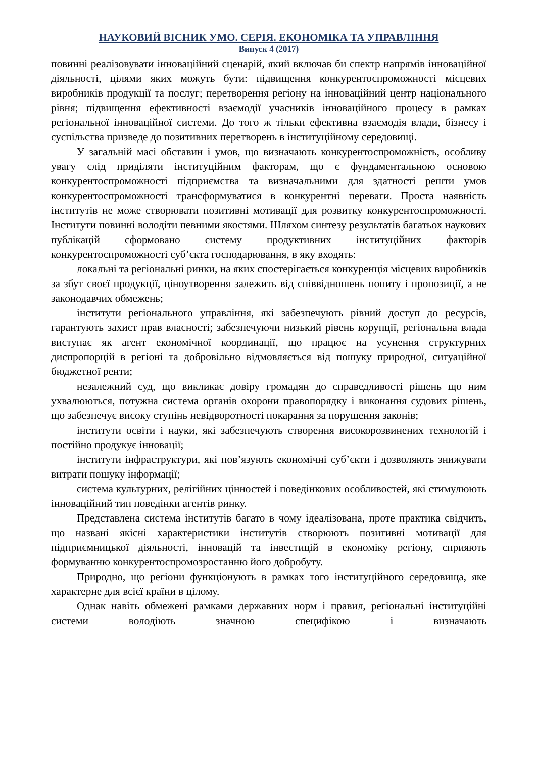НАУКОВИЙ ВІСНИК УМО. СЕРІЯ. ЕКОНОМІКА ТА УПРАВЛІННЯ
Випуск 4 (2017)
повинні реалізовувати інноваційний сценарій, який включав би спектр напрямів інноваційної діяльності, цілями яких можуть бути: підвищення конкурентоспроможності місцевих виробників продукції та послуг; перетворення регіону на інноваційний центр національного рівня; підвищення ефективності взаємодії учасників інноваційного процесу в рамках регіональної інноваційної системи. До того ж тільки ефективна взаємодія влади, бізнесу і суспільства призведе до позитивних перетворень в інституційному середовищі.
У загальній масі обставин і умов, що визначають конкурентоспроможність, особливу увагу слід приділяти інституційним факторам, що є фундаментальною основою конкурентоспроможності підприємства та визначальними для здатності решти умов конкурентоспроможності трансформуватися в конкурентні переваги. Проста наявність інститутів не може створювати позитивні мотивації для розвитку конкурентоспроможності. Інститути повинні володіти певними якостями. Шляхом синтезу результатів багатьох наукових публікацій сформовано систему продуктивних інституційних факторів конкурентоспроможності суб’єкта господарювання, в яку входять:
локальні та регіональні ринки, на яких спостерігається конкуренція місцевих виробників за збут своєї продукції, ціноутворення залежить від співвідношень попиту і пропозиції, а не законодавчих обмежень;
інститути регіонального управління, які забезпечують рівний доступ до ресурсів, гарантують захист прав власності; забезпечуючи низький рівень корупції, регіональна влада виступає як агент економічної координації, що працює на усунення структурних диспропорцій в регіоні та добровільно відмовляється від пошуку природної, ситуаційної бюджетної ренти;
незалежний суд, що викликає довіру громадян до справедливості рішень що ним ухвалюються, потужна система органів охорони правопорядку і виконання судових рішень, що забезпечує високу ступінь невідворотності покарання за порушення законів;
інститути освіти і науки, які забезпечують створення високорозвинених технологій і постійно продукує інновації;
інститути інфраструктури, які пов’язують економічні суб’єкти і дозволяють знижувати витрати пошуку інформації;
система культурних, релігійних цінностей і поведінкових особливостей, які стимулюють інноваційний тип поведінки агентів ринку.
Представлена система інститутів багато в чому ідеалізована, проте практика свідчить, що названі якісні характеристики інститутів створюють позитивні мотивації для підприємницької діяльності, інновацій та інвестицій в економіку регіону, сприяють формуванню конкурентоспромозростанню його добробуту.
Природно, що регіони функціонують в рамках того інституційного середовища, яке характерне для всієї країни в цілому.
Однак навіть обмежені рамками державних норм і правил, регіональні інституційні системи володіють значною специфікою і визначають